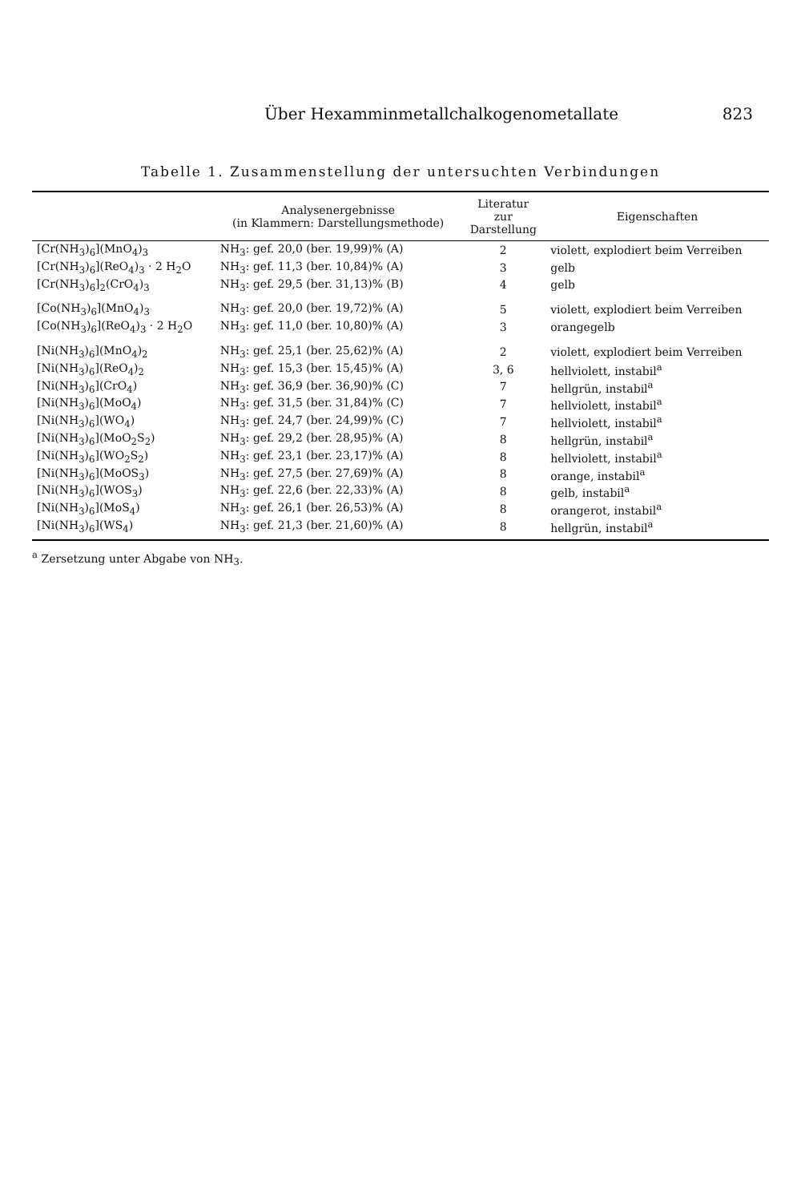Über Hexamminmetallchalkogenometallate 823
Tabelle 1. Zusammenstellung der untersuchten Verbindungen
| | Analysenergebnisse (in Klammern: Darstellungsmethode) | Literatur zur Darstellung | Eigenschaften |
| --- | --- | --- | --- |
| [Cr(NH<sub>3</sub>)<sub>6</sub>](MnO<sub>4</sub>)<sub>3</sub> | NH<sub>3</sub>: gef. 20,0 (ber. 19,99)% (A) | 2 | violett, explodiert beim Verreiben |
| [Cr(NH<sub>3</sub>)<sub>6</sub>](ReO<sub>4</sub>)<sub>3</sub> · 2 H<sub>2</sub>O | NH<sub>3</sub>: gef. 11,3 (ber. 10,84)% (A) | 3 | gelb |
| [Cr(NH<sub>3</sub>)<sub>6</sub>]<sub>2</sub>(CrO<sub>4</sub>)<sub>3</sub> | NH<sub>3</sub>: gef. 29,5 (ber. 31,13)% (B) | 4 | gelb |
| [Co(NH<sub>3</sub>)<sub>6</sub>](MnO<sub>4</sub>)<sub>3</sub> | NH<sub>3</sub>: gef. 20,0 (ber. 19,72)% (A) | 5 | violett, explodiert beim Verreiben |
| [Co(NH<sub>3</sub>)<sub>6</sub>](ReO<sub>4</sub>)<sub>3</sub> · 2 H<sub>2</sub>O | NH<sub>3</sub>: gef. 11,0 (ber. 10,80)% (A) | 3 | orangegelb |
| [Ni(NH<sub>3</sub>)<sub>6</sub>](MnO<sub>4</sub>)<sub>2</sub> | NH<sub>3</sub>: gef. 25,1 (ber. 25,62)% (A) | 2 | violett, explodiert beim Verreiben |
| [Ni(NH<sub>3</sub>)<sub>6</sub>](ReO<sub>4</sub>)<sub>2</sub> | NH<sub>3</sub>: gef. 15,3 (ber. 15,45)% (A) | 3, 6 | hellviolett, instabil<sup>a</sup> |
| [Ni(NH<sub>3</sub>)<sub>6</sub>](CrO<sub>4</sub>) | NH<sub>3</sub>: gef. 36,9 (ber. 36,90)% (C) | 7 | hellgrün, instabil<sup>a</sup> |
| [Ni(NH<sub>3</sub>)<sub>6</sub>](MoO<sub>4</sub>) | NH<sub>3</sub>: gef. 31,5 (ber. 31,84)% (C) | 7 | hellviolett, instabil<sup>a</sup> |
| [Ni(NH<sub>3</sub>)<sub>6</sub>](WO<sub>4</sub>) | NH<sub>3</sub>: gef. 24,7 (ber. 24,99)% (C) | 7 | hellviolett, instabil<sup>a</sup> |
| [Ni(NH<sub>3</sub>)<sub>6</sub>](MoO<sub>2</sub>S<sub>2</sub>) | NH<sub>3</sub>: gef. 29,2 (ber. 28,95)% (A) | 8 | hellgrün, instabil<sup>a</sup> |
| [Ni(NH<sub>3</sub>)<sub>6</sub>](WO<sub>2</sub>S<sub>2</sub>) | NH<sub>3</sub>: gef. 23,1 (ber. 23,17)% (A) | 8 | hellviolett, instabil<sup>a</sup> |
| [Ni(NH<sub>3</sub>)<sub>6</sub>](MoOS<sub>3</sub>) | NH<sub>3</sub>: gef. 27,5 (ber. 27,69)% (A) | 8 | orange, instabil<sup>a</sup> |
| [Ni(NH<sub>3</sub>)<sub>6</sub>](WOS<sub>3</sub>) | NH<sub>3</sub>: gef. 22,6 (ber. 22,33)% (A) | 8 | gelb, instabil<sup>a</sup> |
| [Ni(NH<sub>3</sub>)<sub>6</sub>](MoS<sub>4</sub>) | NH<sub>3</sub>: gef. 26,1 (ber. 26,53)% (A) | 8 | orangerot, instabil<sup>a</sup> |
| [Ni(NH<sub>3</sub>)<sub>6</sub>](WS<sub>4</sub>) | NH<sub>3</sub>: gef. 21,3 (ber. 21,60)% (A) | 8 | hellgrün, instabil<sup>a</sup> |
<sup>a</sup> Zersetzung unter Abgabe von NH<sub>3</sub>.